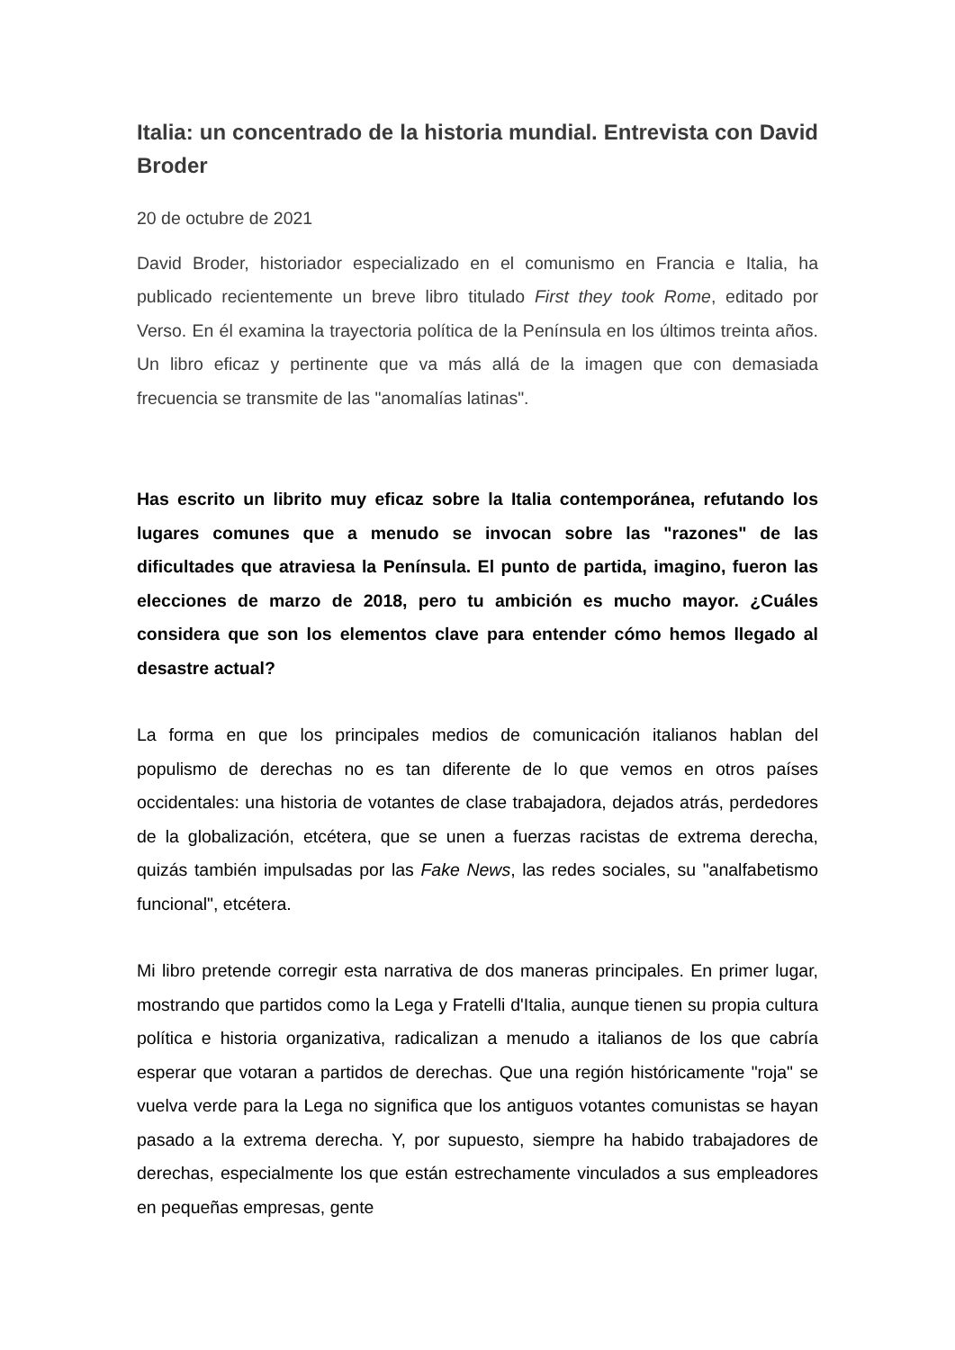Italia: un concentrado de la historia mundial. Entrevista con David Broder
20 de octubre de 2021
David Broder, historiador especializado en el comunismo en Francia e Italia, ha publicado recientemente un breve libro titulado First they took Rome, editado por Verso. En él examina la trayectoria política de la Península en los últimos treinta años. Un libro eficaz y pertinente que va más allá de la imagen que con demasiada frecuencia se transmite de las "anomalías latinas".
Has escrito un librito muy eficaz sobre la Italia contemporánea, refutando los lugares comunes que a menudo se invocan sobre las "razones" de las dificultades que atraviesa la Península. El punto de partida, imagino, fueron las elecciones de marzo de 2018, pero tu ambición es mucho mayor. ¿Cuáles considera que son los elementos clave para entender cómo hemos llegado al desastre actual?
La forma en que los principales medios de comunicación italianos hablan del populismo de derechas no es tan diferente de lo que vemos en otros países occidentales: una historia de votantes de clase trabajadora, dejados atrás, perdedores de la globalización, etcétera, que se unen a fuerzas racistas de extrema derecha, quizás también impulsadas por las Fake News, las redes sociales, su "analfabetismo funcional", etcétera.
Mi libro pretende corregir esta narrativa de dos maneras principales. En primer lugar, mostrando que partidos como la Lega y Fratelli d'Italia, aunque tienen su propia cultura política e historia organizativa, radicalizan a menudo a italianos de los que cabría esperar que votaran a partidos de derechas. Que una región históricamente "roja" se vuelva verde para la Lega no significa que los antiguos votantes comunistas se hayan pasado a la extrema derecha. Y, por supuesto, siempre ha habido trabajadores de derechas, especialmente los que están estrechamente vinculados a sus empleadores en pequeñas empresas, gente